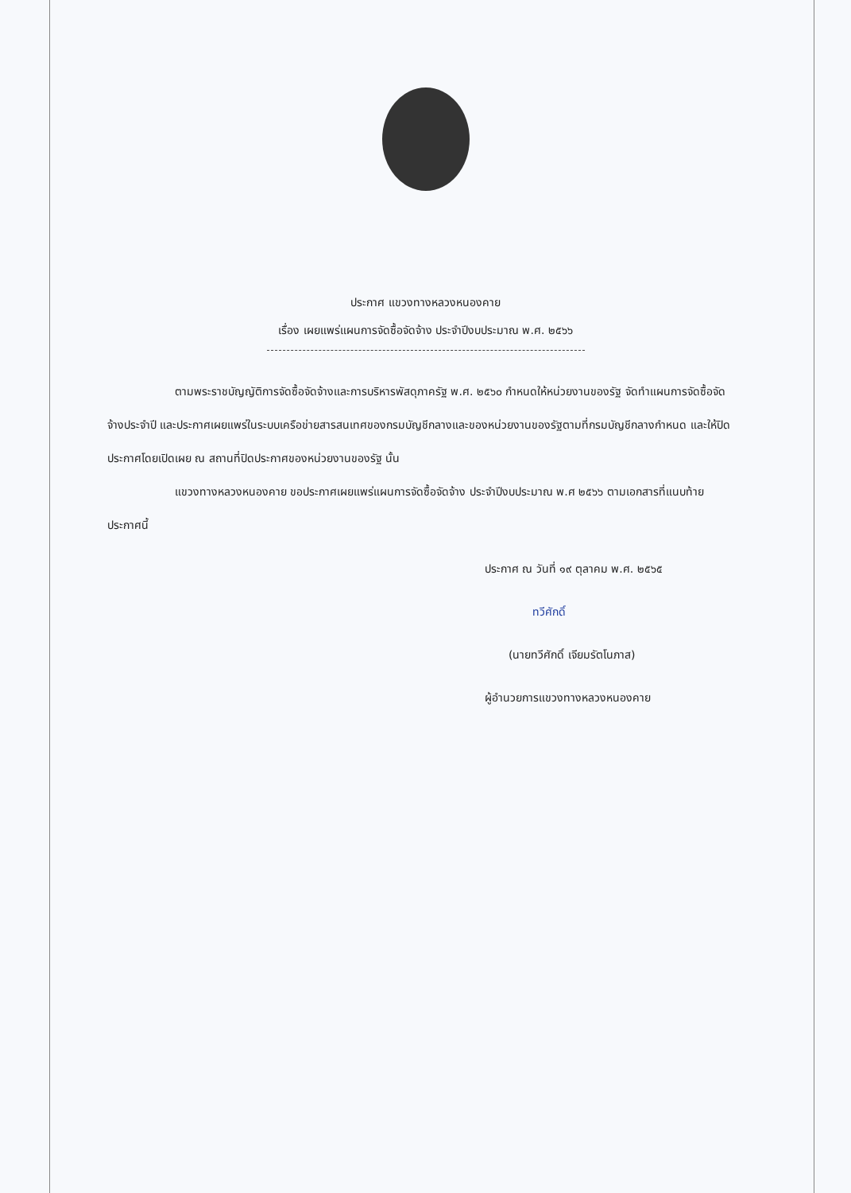ประกาศ แขวงทางหลวงหนองคาย
เรื่อง เผยแพร่แผนการจัดซื้อจัดจ้าง ประจำปีงบประมาณ พ.ศ. ๒๕๖๖
ตามพระราชบัญญัติการจัดซื้อจัดจ้างและการบริหารพัสดุภาครัฐ พ.ศ. ๒๕๖๐ กำหนดให้หน่วยงานของรัฐ จัดทำแผนการจัดซื้อจัดจ้างประจำปี และประกาศเผยแพร่ในระบบเครือข่ายสารสนเทศของกรมบัญชีกลางและของหน่วยงานของรัฐตามที่กรมบัญชีกลางกำหนด และให้ปิดประกาศโดยเปิดเผย ณ สถานที่ปิดประกาศของหน่วยงานของรัฐ นั้น
แขวงทางหลวงหนองคาย ขอประกาศเผยแพร่แผนการจัดซื้อจัดจ้าง ประจำปีงบประมาณ พ.ศ ๒๕๖๖ ตามเอกสารที่แนบท้ายประกาศนี้
ประกาศ ณ วันที่ ๑๙ ตุลาคม พ.ศ. ๒๕๖๕
ทวีศักดิ์
(นายทวีศักดิ์ เจียมรัตโนภาส)
ผู้อำนวยการแขวงทางหลวงหนองคาย